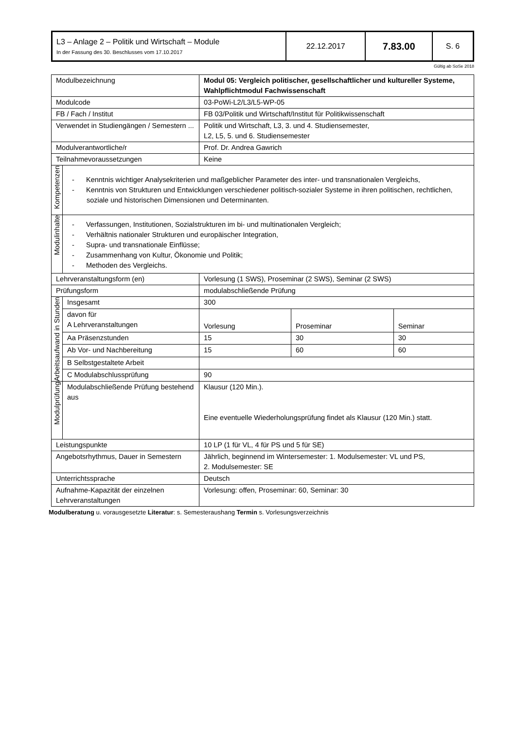| L3 – Anlage 2 – Politik und Wirtschaft – Module In der Fassung des 30. Beschlusses vom 17.10.2017 | 22.12.2017 | 7.83.00 | S. 6 |
Gültig ab SoSe 2018
| Modulbezeichnung | | Modul 05: Vergleich politischer, gesellschaftlicher und kultureller Systeme, Wahlpflichtmodul Fachwissenschaft | | |
| Modulcode | | 03-PoWi-L2/L3/L5-WP-05 | | |
| FB / Fach / Institut | | FB 03/Politik und Wirtschaft/Institut für Politikwissenschaft | | |
| Verwendet in Studiengängen / Semestern ... | | Politik und Wirtschaft, L3, 3. und 4. Studiensemester, L2, L5, 5. und 6. Studiensemester | | |
| Modulverantwortliche/r | | Prof. Dr. Andrea Gawrich | | |
| Teilnahmevoraussetzungen | | Keine | | |
| Kompetenzen | - Kenntnis wichtiger Analysekriterien und maßgeblicher Parameter des inter- und transnationalen Vergleichs, - Kenntnis von Strukturen und Entwicklungen verschiedener politisch-sozialer Systeme in ihren politischen, rechtlichen, soziale und historischen Dimensionen und Determinanten. | | | |
| Modulinhalte | - Verfassungen, Institutionen, Sozialstrukturen im bi- und multinationalen Vergleich; - Verhältnis nationaler Strukturen und europäischer Integration, - Supra- und transnationale Einflüsse; - Zusammenhang von Kultur, Ökonomie und Politik; - Methoden des Vergleichs. | | | |
| Lehrveranstaltungsform (en) | | Vorlesung (1 SWS), Proseminar (2 SWS), Seminar (2 SWS) | | |
| Prüfungsform | | modulabschließende Prüfung | | |
| Arbeitsaufwand in Stunden | Insgesamt | 300 | | |
| | davon für A Lehrveranstaltungen | Vorlesung | Proseminar | Seminar |
| | Aa Präsenzstunden | 15 | 30 | 30 |
| | Ab Vor- und Nachbereitung | 15 | 60 | 60 |
| | B Selbstgestaltete Arbeit | | | |
| | C Modulabschlussprüfung | 90 | | |
| Modulprüfung | Modulabschließende Prüfung bestehend aus | Klausur (120 Min.). Eine eventuelle Wiederholungsprüfung findet als Klausur (120 Min.) statt. | | |
| Leistungspunkte | | 10 LP (1 für VL, 4 für PS und 5 für SE) | | |
| Angebotsrhythmus, Dauer in Semestern | | Jährlich, beginnend im Wintersemester: 1. Modulsemester: VL und PS, 2. Modulsemester: SE | | |
| Unterrichtssprache | | Deutsch | | |
| Aufnahme-Kapazität der einzelnen Lehrveranstaltungen | | Vorlesung: offen, Proseminar: 60, Seminar: 30 | | |
Modulberatung u. vorausgesetzte Literatur: s. Semesteraushang Termin s. Vorlesungsverzeichnis